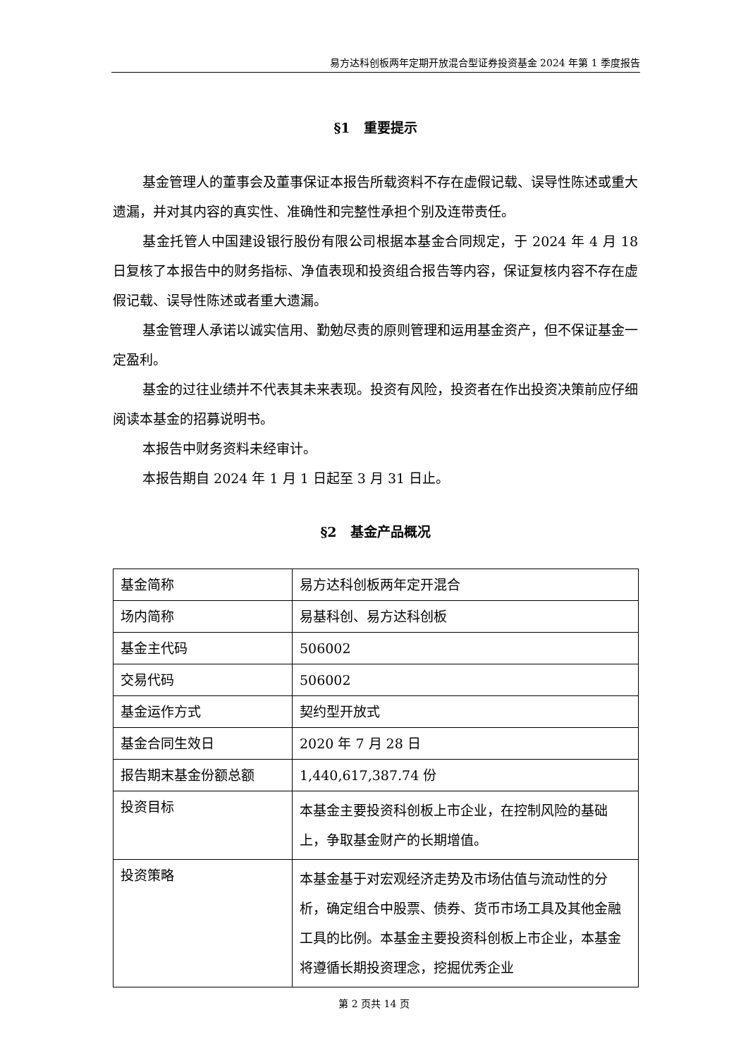易方达科创板两年定期开放混合型证券投资基金 2024 年第 1 季度报告
§1　重要提示
基金管理人的董事会及董事保证本报告所载资料不存在虚假记载、误导性陈述或重大遗漏，并对其内容的真实性、准确性和完整性承担个别及连带责任。
基金托管人中国建设银行股份有限公司根据本基金合同规定，于 2024 年 4 月 18 日复核了本报告中的财务指标、净值表现和投资组合报告等内容，保证复核内容不存在虚假记载、误导性陈述或者重大遗漏。
基金管理人承诺以诚实信用、勤勉尽责的原则管理和运用基金资产，但不保证基金一定盈利。
基金的过往业绩并不代表其未来表现。投资有风险，投资者在作出投资决策前应仔细阅读本基金的招募说明书。
本报告中财务资料未经审计。
本报告期自 2024 年 1 月 1 日起至 3 月 31 日止。
§2　基金产品概况
| 基金简称 | 易方达科创板两年定开混合 |
| 场内简称 | 易基科创、易方达科创板 |
| 基金主代码 | 506002 |
| 交易代码 | 506002 |
| 基金运作方式 | 契约型开放式 |
| 基金合同生效日 | 2020 年 7 月 28 日 |
| 报告期末基金份额总额 | 1,440,617,387.74 份 |
| 投资目标 | 本基金主要投资科创板上市企业，在控制风险的基础上，争取基金财产的长期增值。 |
| 投资策略 | 本基金基于对宏观经济走势及市场估值与流动性的分析，确定组合中股票、债券、货币市场工具及其他金融工具的比例。本基金主要投资科创板上市企业，本基金将遵循长期投资理念，挖掘优秀企业 |
第 2 页共 14 页